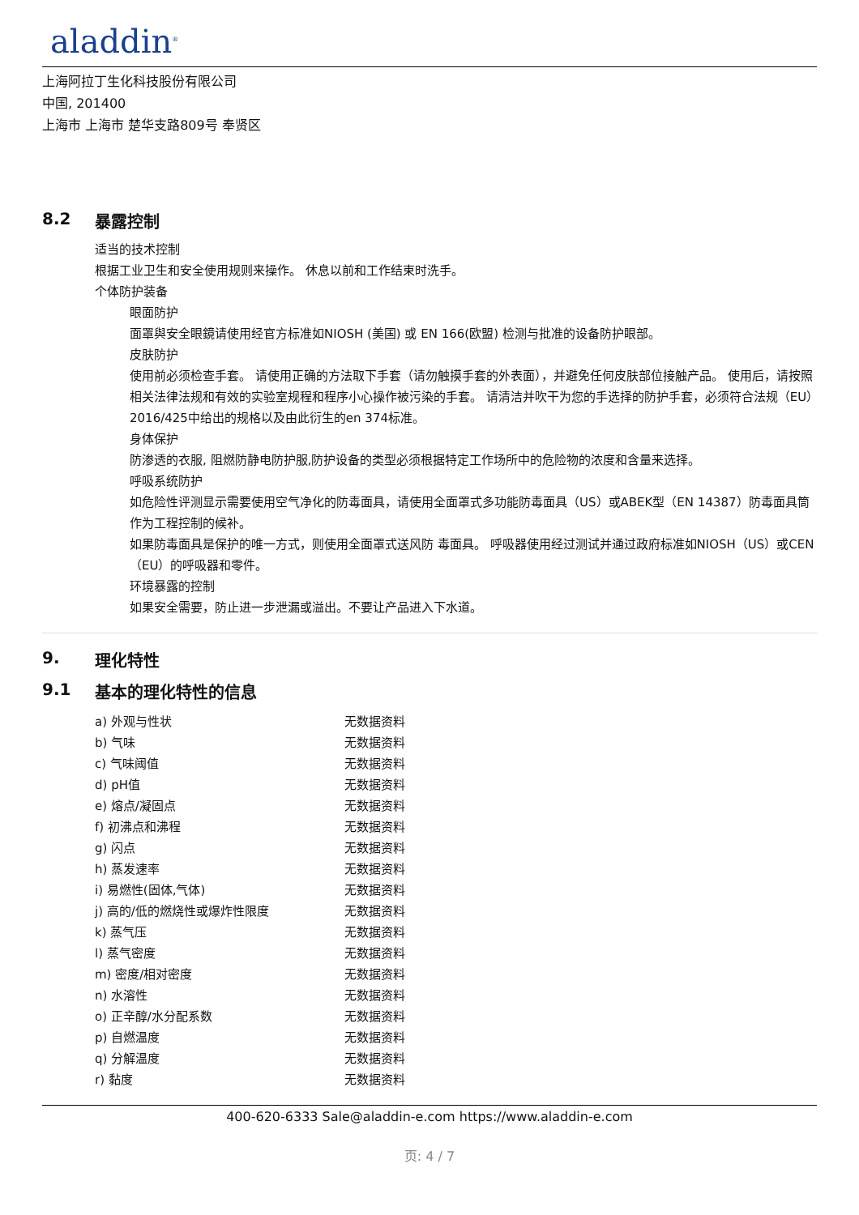aladdin<sup>®</sup>
上海阿拉丁生化科技股份有限公司
中国, 201400
上海市 上海市 楚华支路809号 奉贤区
8.2 暴露控制
适当的技术控制
根据工业卫生和安全使用规则来操作。 休息以前和工作结束时洗手。
个体防护装备
眼面防护
面罩與安全眼鏡请使用经官方标准如NIOSH (美国) 或 EN 166(欧盟) 检测与批准的设备防护眼部。
皮肤防护
使用前必须检查手套。 请使用正确的方法取下手套（请勿触摸手套的外表面），并避免任何皮肤部位接触产品。 使用后，请按照相关法律法规和有效的实验室规程和程序小心操作被污染的手套。 请清洁并吹干为您的手选择的防护手套，必须符合法规（EU）2016/425中给出的规格以及由此衍生的en 374标准。
身体保护
防渗透的衣服, 阻燃防静电防护服,防护设备的类型必须根据特定工作场所中的危险物的浓度和含量来选择。
呼吸系统防护
如危险性评测显示需要使用空气净化的防毒面具，请使用全面罩式多功能防毒面具（US）或ABEK型（EN 14387）防毒面具筒作为工程控制的候补。
如果防毒面具是保护的唯一方式，则使用全面罩式送风防 毒面具。 呼吸器使用经过测试并通过政府标准如NIOSH（US）或CEN（EU）的呼吸器和零件。
环境暴露的控制
如果安全需要，防止进一步泄漏或溢出。不要让产品进入下水道。
9. 理化特性
9.1 基本的理化特性的信息
| a) 外观与性状 | 无数据资料 |
| b) 气味 | 无数据资料 |
| c) 气味阈值 | 无数据资料 |
| d) pH值 | 无数据资料 |
| e) 熔点/凝固点 | 无数据资料 |
| f) 初沸点和沸程 | 无数据资料 |
| g) 闪点 | 无数据资料 |
| h) 蒸发速率 | 无数据资料 |
| i) 易燃性(固体,气体) | 无数据资料 |
| j) 高的/低的燃烧性或爆炸性限度 | 无数据资料 |
| k) 蒸气压 | 无数据资料 |
| l) 蒸气密度 | 无数据资料 |
| m) 密度/相对密度 | 无数据资料 |
| n) 水溶性 | 无数据资料 |
| o) 正辛醇/水分配系数 | 无数据资料 |
| p) 自燃温度 | 无数据资料 |
| q) 分解温度 | 无数据资料 |
| r) 黏度 | 无数据资料 |
400-620-6333 Sale@aladdin-e.com https://www.aladdin-e.com
页: 4 / 7